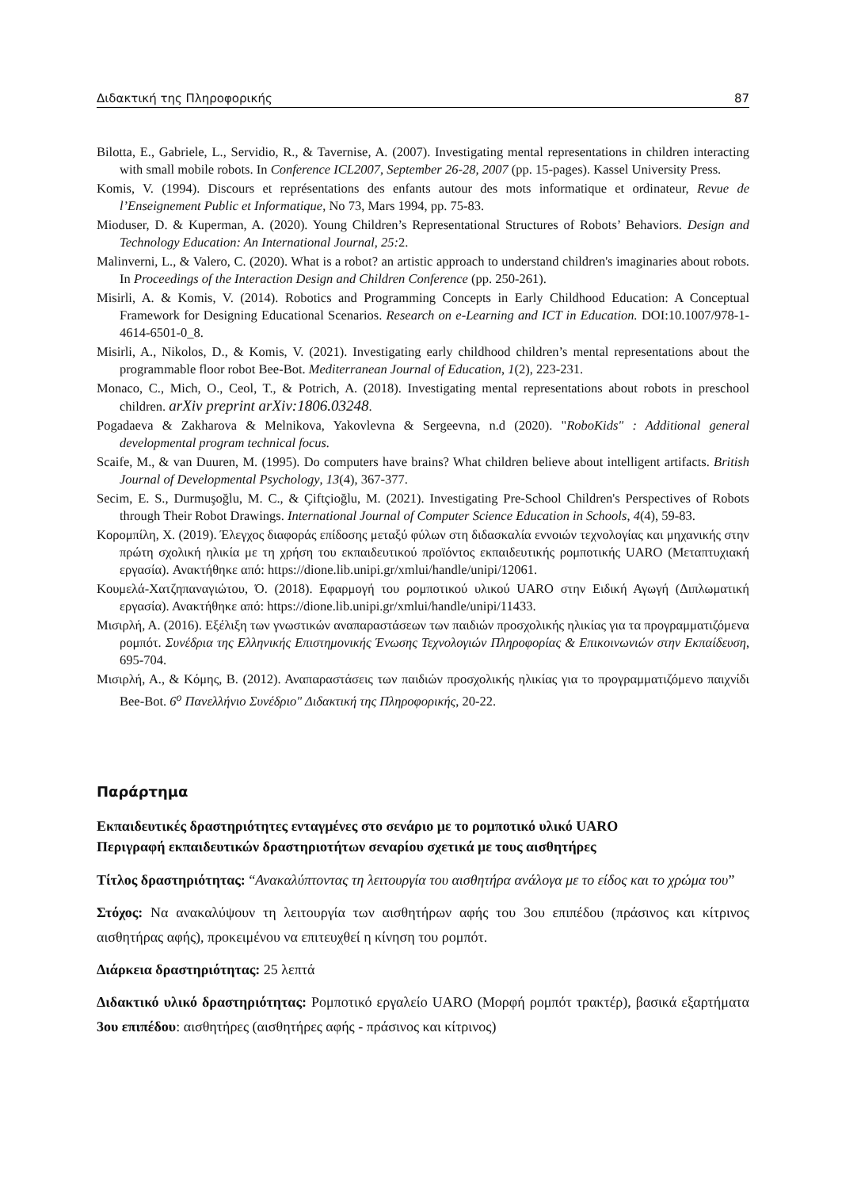Διδακτική της Πληροφορικής 87
Bilotta, E., Gabriele, L., Servidio, R., & Tavernise, A. (2007). Investigating mental representations in children interacting with small mobile robots. In Conference ICL2007, September 26-28, 2007 (pp. 15-pages). Kassel University Press.
Komis, V. (1994). Discours et représentations des enfants autour des mots informatique et ordinateur, Revue de l’Enseignement Public et Informatique, No 73, Mars 1994, pp. 75-83.
Mioduser, D. & Kuperman, A. (2020). Young Children’s Representational Structures of Robots’ Behaviors. Design and Technology Education: An International Journal, 25: 2.
Malinverni, L., & Valero, C. (2020). What is a robot? an artistic approach to understand children's imaginaries about robots. In Proceedings of the Interaction Design and Children Conference (pp. 250-261).
Misirli, A. & Komis, V. (2014). Robotics and Programming Concepts in Early Childhood Education: A Conceptual Framework for Designing Educational Scenarios. Research on e-Learning and ICT in Education. DOI:10.1007/978-1-4614-6501-0_8.
Misirli, A., Nikolos, D., & Komis, V. (2021). Investigating early childhood children’s mental representations about the programmable floor robot Bee-Bot. Mediterranean Journal of Education, 1(2), 223-231.
Monaco, C., Mich, O., Ceol, T., & Potrich, A. (2018). Investigating mental representations about robots in preschool children. arXiv preprint arXiv:1806.03248.
Pogadaeva & Zakharova & Melnikova, Yakovlevna & Sergeevna, n.d (2020). "RoboKids" : Additional general developmental program technical focus.
Scaife, M., & van Duuren, M. (1995). Do computers have brains? What children believe about intelligent artifacts. British Journal of Developmental Psychology, 13(4), 367-377.
Secim, E. S., Durmuşoğlu, M. C., & Çiftçioğlu, M. (2021). Investigating Pre-School Children's Perspectives of Robots through Their Robot Drawings. International Journal of Computer Science Education in Schools, 4(4), 59-83.
Κορομπίλη, Χ. (2019). Έλεγχος διαφοράς επίδοσης μεταξύ φύλων στη διδασκαλία εννοιών τεχνολογίας και μηχανικής στην πρώτη σχολική ηλικία με τη χρήση του εκπαιδευτικού προϊόντος εκπαιδευτικής ρομποτικής UARO (Μεταπτυχιακή εργασία). Ανακτήθηκε από: https://dione.lib.unipi.gr/xmlui/handle/unipi/12061.
Κουμελά-Χατζηπαναγιώτου, Ό. (2018). Εφαρμογή του ρομποτικού υλικού UARO στην Ειδική Αγωγή (Διπλωματική εργασία). Ανακτήθηκε από: https://dione.lib.unipi.gr/xmlui/handle/unipi/11433.
Μισιρλή, Α. (2016). Εξέλιξη των γνωστικών αναπαραστάσεων των παιδιών προσχολικής ηλικίας για τα προγραμματιζόμενα ρομπότ. Συνέδρια της Ελληνικής Επιστημονικής Ένωσης Τεχνολογιών Πληροφορίας & Επικοινωνιών στην Εκπαίδευση, 695-704.
Μισιρλή, Α., & Κόμης, Β. (2012). Αναπαραστάσεις των παιδιών προσχολικής ηλικίας για το προγραμματιζόμενο παιχνίδι Bee-Bot. 6<sup>ο</sup> Πανελλήνιο Συνέδριο" Διδακτική της Πληροφορικής, 20-22.
Παράρτημα
Εκπαιδευτικές δραστηριότητες ενταγμένες στο σενάριο με το ρομποτικό υλικό UARO
Περιγραφή εκπαιδευτικών δραστηριοτήτων σεναρίου σχετικά με τους αισθητήρες
Τίτλος δραστηριότητας: “Ανακαλύπτοντας τη λειτουργία του αισθητήρα ανάλογα με το είδος και το χρώμα του”
Στόχος: Να ανακαλύψουν τη λειτουργία των αισθητήρων αφής του 3ου επιπέδου (πράσινος και κίτρινος αισθητήρας αφής), προκειμένου να επιτευχθεί η κίνηση του ρομπότ.
Διάρκεια δραστηριότητας: 25 λεπτά
Διδακτικό υλικό δραστηριότητας: Ρομποτικό εργαλείο UARO (Μορφή ρομπότ τρακτέρ), βασικά εξαρτήματα 3ου επιπέδου: αισθητήρες (αισθητήρες αφής - πράσινος και κίτρινος)